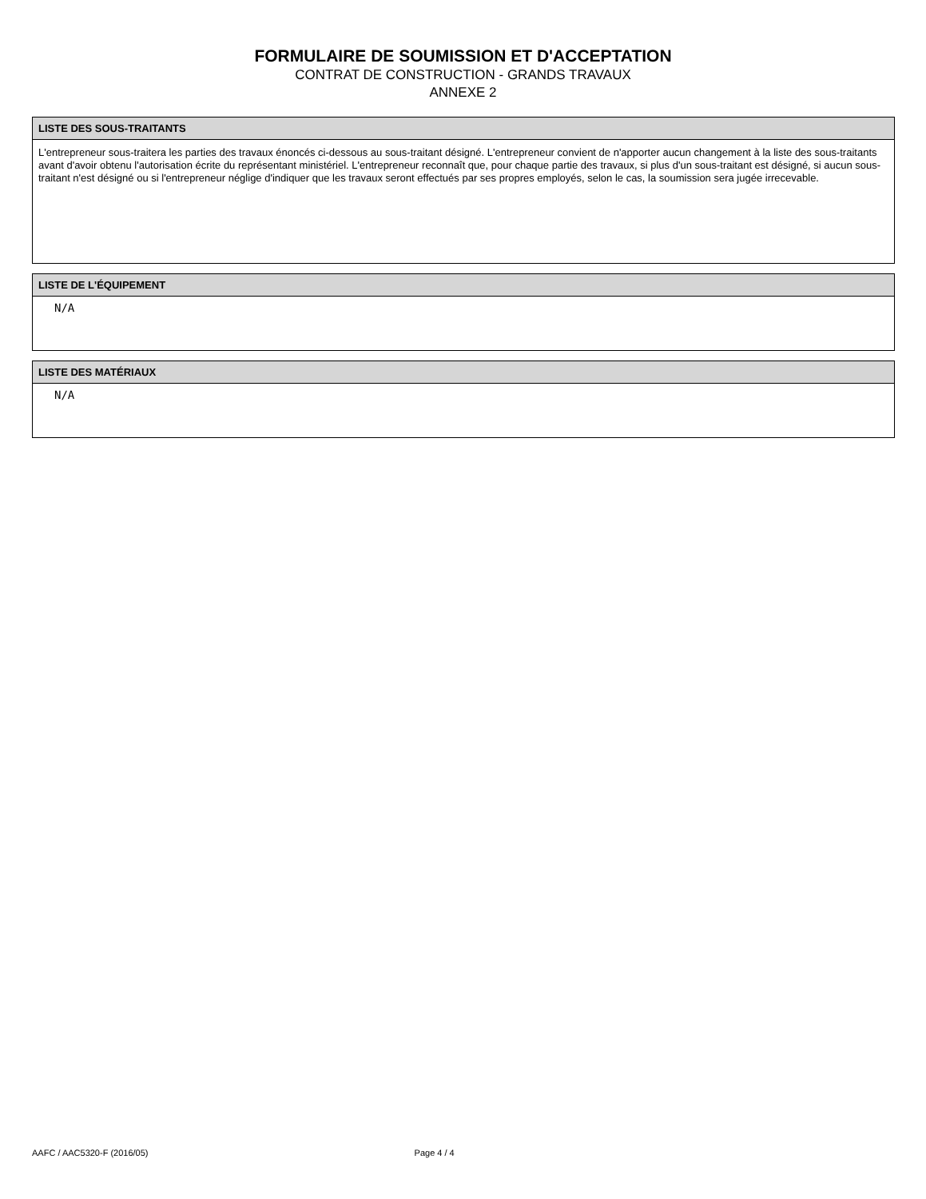FORMULAIRE DE SOUMISSION ET D'ACCEPTATION
CONTRAT DE CONSTRUCTION - GRANDS TRAVAUX
ANNEXE 2
LISTE DES SOUS-TRAITANTS
L'entrepreneur sous-traitera les parties des travaux énoncés ci-dessous au sous-traitant désigné. L'entrepreneur convient de n'apporter aucun changement à la liste des sous-traitants avant d'avoir obtenu l'autorisation écrite du représentant ministériel. L'entrepreneur reconnaît que, pour chaque partie des travaux, si plus d'un sous-traitant est désigné, si aucun sous-traitant n'est désigné ou si l'entrepreneur néglige d'indiquer que les travaux seront effectués par ses propres employés, selon le cas, la soumission sera jugée irrecevable.
LISTE DE L'ÉQUIPEMENT
N/A
LISTE DES MATÉRIAUX
N/A
AAFC / AAC5320-F (2016/05) Page 4 / 4